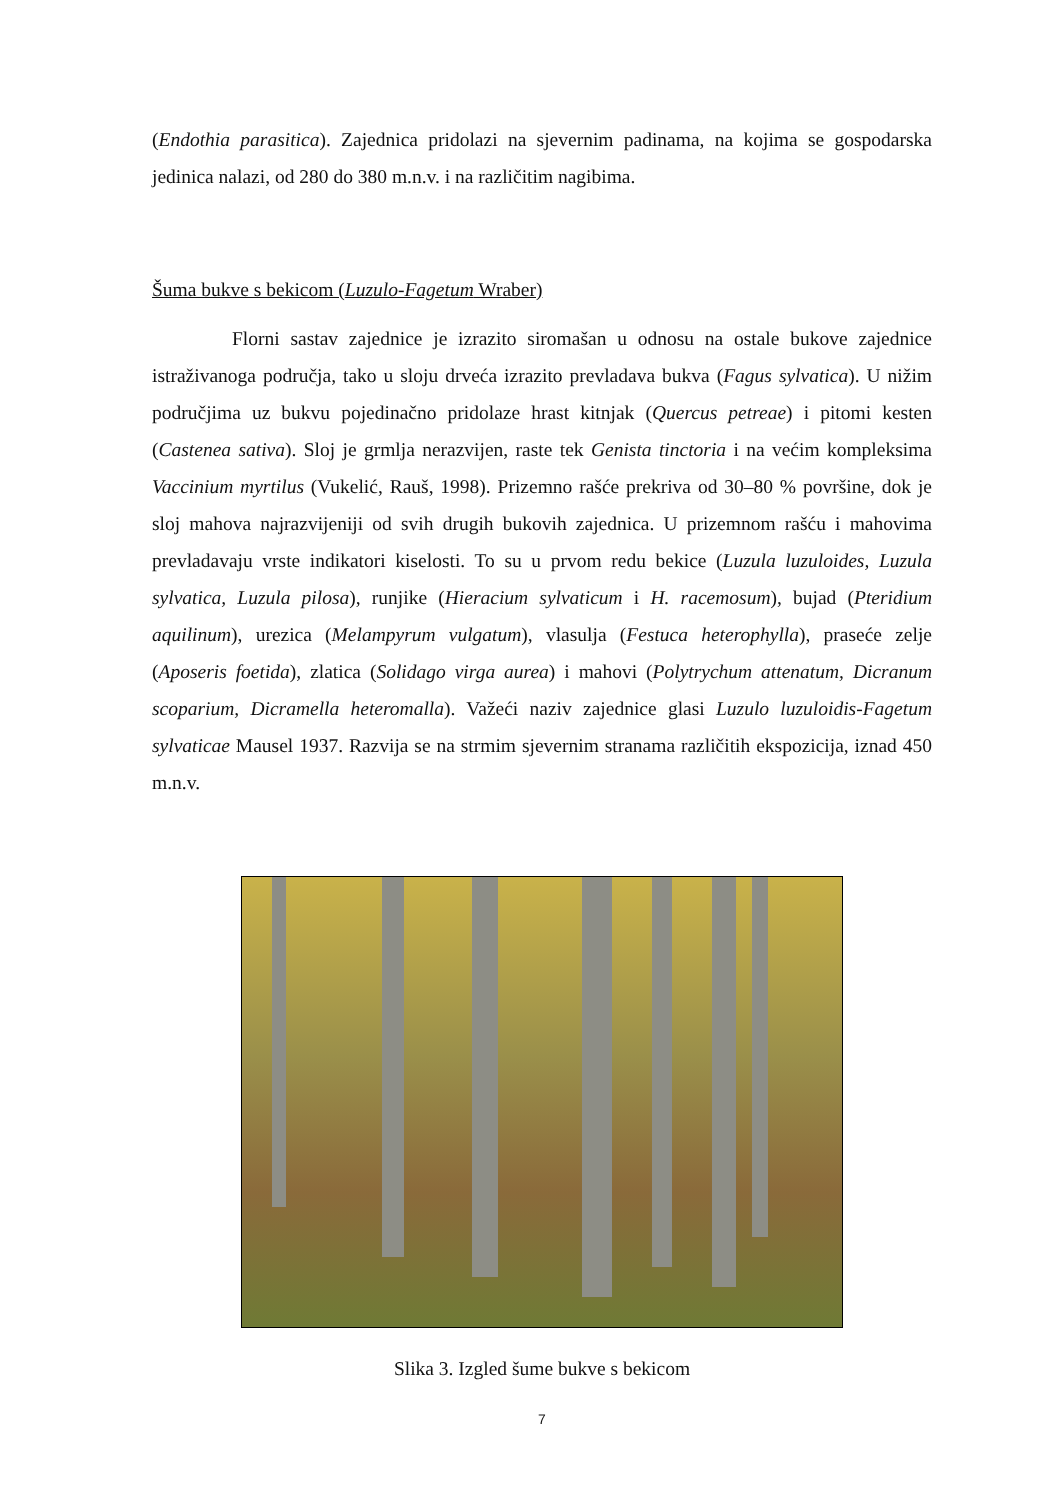(Endothia parasitica). Zajednica pridolazi na sjevernim padinama, na kojima se gospodarska jedinica nalazi, od 280 do 380 m.n.v. i na različitim nagibima.
Šuma bukve s bekicom (Luzulo-Fagetum Wraber)
Florni sastav zajednice je izrazito siromašan u odnosu na ostale bukove zajednice istraživanoga područja, tako u sloju drveća izrazito prevladava bukva (Fagus sylvatica). U nižim područjima uz bukvu pojedinačno pridolaze hrast kitnjak (Quercus petreae) i pitomi kesten (Castenea sativa). Sloj je grmlja nerazvijen, raste tek Genista tinctoria i na većim kompleksima Vaccinium myrtilus (Vukelić, Rauš, 1998). Prizemno rašće prekriva od 30–80 % površine, dok je sloj mahova najrazvijeniji od svih drugih bukovih zajednica. U prizemnom rašću i mahovima prevladavaju vrste indikatori kiselosti. To su u prvom redu bekice (Luzula luzuloides, Luzula sylvatica, Luzula pilosa), runjike (Hieracium sylvaticum i H. racemosum), bujad (Pteridium aquilinum), urezica (Melampyrum vulgatum), vlasulja (Festuca heterophylla), praseće zelje (Aposeris foetida), zlatica (Solidago virga aurea) i mahovi (Polytrychum attenatum, Dicranum scoparium, Dicramella heteromalla). Važeći naziv zajednice glasi Luzulo luzuloidis-Fagetum sylvaticae Mausel 1937. Razvija se na strmim sjevernim stranama različitih ekspozicija, iznad 450 m.n.v.
Slika 3. Izgled šume bukve s bekicom
7